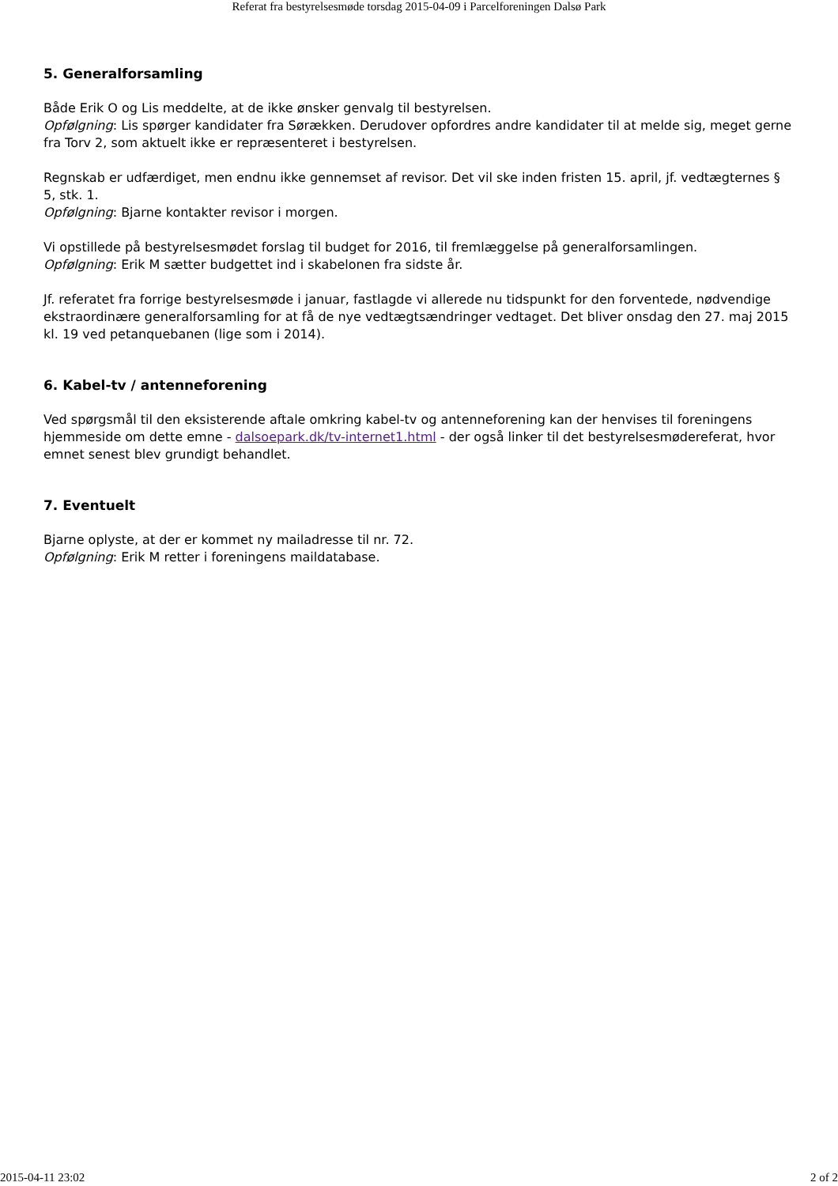Referat fra bestyrelsesmøde torsdag 2015-04-09 i Parcelforeningen Dalsø Park
5. Generalforsamling
Både Erik O og Lis meddelte, at de ikke ønsker genvalg til bestyrelsen.
Opfølgning: Lis spørger kandidater fra Sørækken. Derudover opfordres andre kandidater til at melde sig, meget gerne fra Torv 2, som aktuelt ikke er repræsenteret i bestyrelsen.
Regnskab er udfærdiget, men endnu ikke gennemset af revisor. Det vil ske inden fristen 15. april, jf. vedtægternes § 5, stk. 1.
Opfølgning: Bjarne kontakter revisor i morgen.
Vi opstillede på bestyrelsesmødet forslag til budget for 2016, til fremlæggelse på generalforsamlingen.
Opfølgning: Erik M sætter budgettet ind i skabelonen fra sidste år.
Jf. referatet fra forrige bestyrelsesmøde i januar, fastlagde vi allerede nu tidspunkt for den forventede, nødvendige ekstraordinære generalforsamling for at få de nye vedtægtsændringer vedtaget. Det bliver onsdag den 27. maj 2015 kl. 19 ved petanquebanen (lige som i 2014).
6. Kabel-tv / antenneforening
Ved spørgsmål til den eksisterende aftale omkring kabel-tv og antenneforening kan der henvises til foreningens hjemmeside om dette emne - dalsoepark.dk/tv-internet1.html - der også linker til det bestyrelsesmødereferat, hvor emnet senest blev grundigt behandlet.
7. Eventuelt
Bjarne oplyste, at der er kommet ny mailadresse til nr. 72.
Opfølgning: Erik M retter i foreningens maildatabase.
2015-04-11 23:02 2 of 2